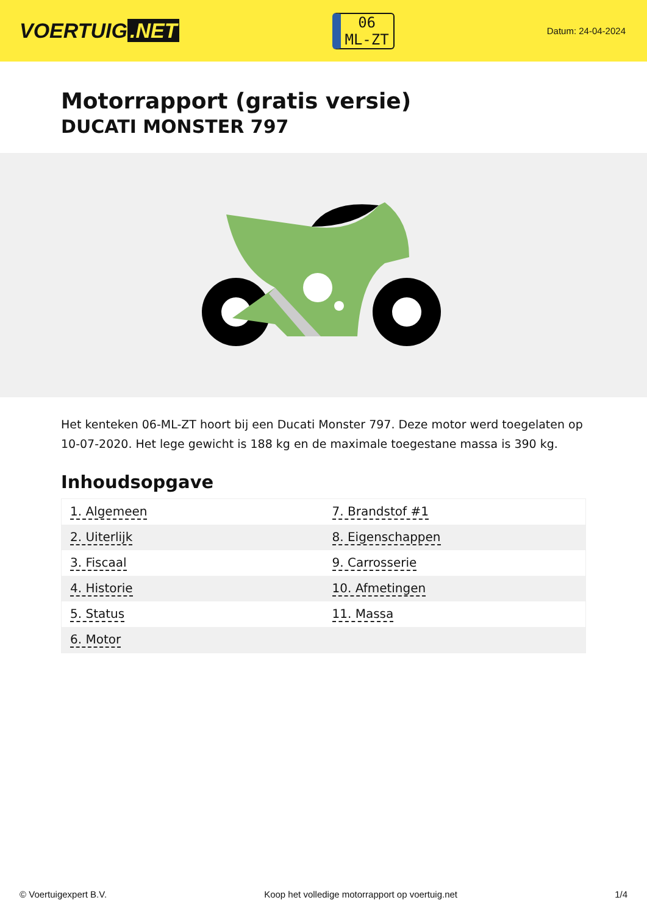VOERTUIG.NET
06
ML-ZT
Datum: 24-04-2024
Motorrapport (gratis versie)
DUCATI MONSTER 797
Het kenteken 06-ML-ZT hoort bij een Ducati Monster 797. Deze motor werd toegelaten op 10-07-2020. Het lege gewicht is 188 kg en de maximale toegestane massa is 390 kg.
Inhoudsopgave
| 1. Algemeen | 7. Brandstof #1 |
| 2. Uiterlijk | 8. Eigenschappen |
| 3. Fiscaal | 9. Carrosserie |
| 4. Historie | 10. Afmetingen |
| 5. Status | 11. Massa |
| 6. Motor | |
© Voertuigexpert B.V. Koop het volledige motorrapport op voertuig.net 1/4